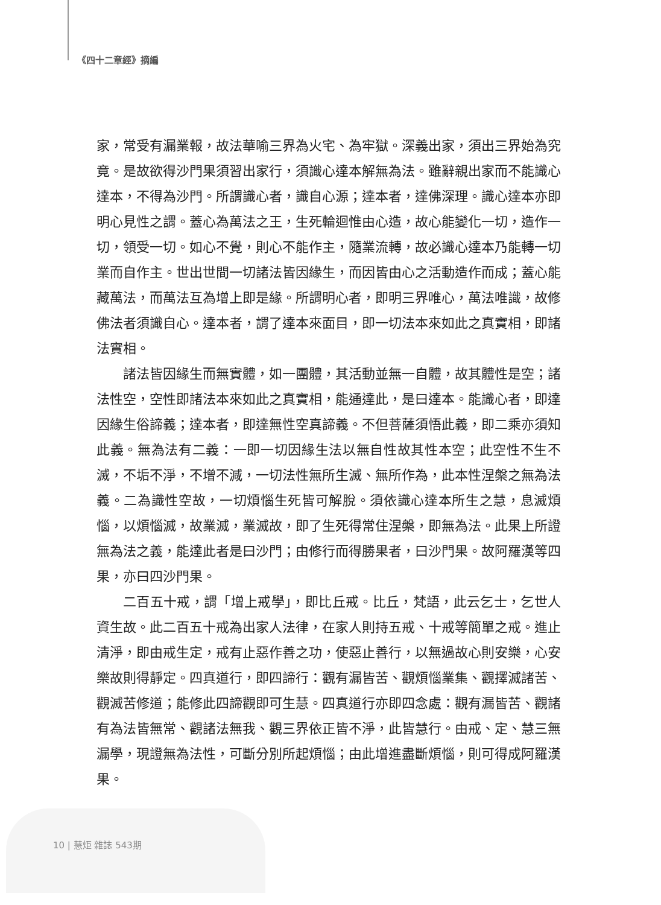《四十二章經》摘編
家，常受有漏業報，故法華喻三界為火宅、為牢獄。深義出家，須出三界始為究竟。是故欲得沙門果須習出家行，須識心達本解無為法。雖辭親出家而不能識心達本，不得為沙門。所謂識心者，識自心源；達本者，達佛深理。識心達本亦即明心見性之謂。蓋心為萬法之王，生死輪迴惟由心造，故心能變化一切，造作一切，領受一切。如心不覺，則心不能作主，隨業流轉，故必識心達本乃能轉一切業而自作主。世出世間一切諸法皆因緣生，而因皆由心之活動造作而成；蓋心能藏萬法，而萬法互為增上即是緣。所謂明心者，即明三界唯心，萬法唯識，故修佛法者須識自心。達本者，謂了達本來面目，即一切法本來如此之真實相，即諸法實相。
諸法皆因緣生而無實體，如一團體，其活動並無一自體，故其體性是空；諸法性空，空性即諸法本來如此之真實相，能通達此，是曰達本。能識心者，即達因緣生俗諦義；達本者，即達無性空真諦義。不但菩薩須悟此義，即二乘亦須知此義。無為法有二義：一即一切因緣生法以無自性故其性本空；此空性不生不滅，不垢不淨，不增不減，一切法性無所生滅、無所作為，此本性涅槃之無為法義。二為識性空故，一切煩惱生死皆可解脫。須依識心達本所生之慧，息滅煩惱，以煩惱滅，故業滅，業滅故，即了生死得常住涅槃，即無為法。此果上所證無為法之義，能達此者是曰沙門；由修行而得勝果者，曰沙門果。故阿羅漢等四果，亦曰四沙門果。
二百五十戒，謂「增上戒學」，即比丘戒。比丘，梵語，此云乞士，乞世人資生故。此二百五十戒為出家人法律，在家人則持五戒、十戒等簡單之戒。進止清淨，即由戒生定，戒有止惡作善之功，使惡止善行，以無過故心則安樂，心安樂故則得靜定。四真道行，即四諦行：觀有漏皆苦、觀煩惱業集、觀擇滅諸苦、觀滅苦修道；能修此四諦觀即可生慧。四真道行亦即四念處：觀有漏皆苦、觀諸有為法皆無常、觀諸法無我、觀三界依正皆不淨，此皆慧行。由戒、定、慧三無漏學，現證無為法性，可斷分別所起煩惱；由此增進盡斷煩惱，則可得成阿羅漢果。
10 | 慧炬 雜誌 543期